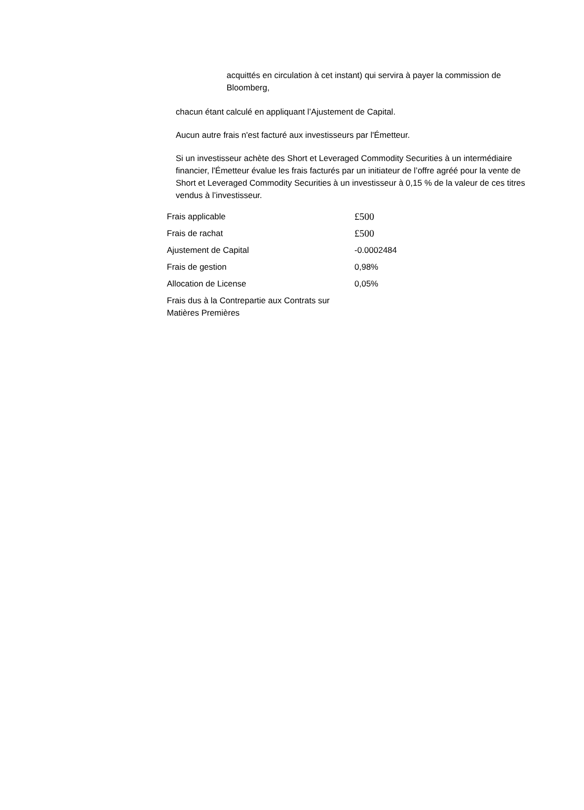acquittés en circulation à cet instant) qui servira à payer la commission de Bloomberg,
chacun étant calculé en appliquant l’Ajustement de Capital.
Aucun autre frais n'est facturé aux investisseurs par l'Émetteur.
Si un investisseur achète des Short et Leveraged Commodity Securities à un intermédiaire financier, l'Émetteur évalue les frais facturés par un initiateur de l’offre agréé pour la vente de Short et Leveraged Commodity Securities à un investisseur à 0,15 % de la valeur de ces titres vendus à l’investisseur.
| Frais applicable | £500 |
| Frais de rachat | £500 |
| Ajustement de Capital | -0.0002484 |
| Frais de gestion | 0,98% |
| Allocation de License | 0,05% |
| Frais dus à la Contrepartie aux Contrats sur Matières Premières | |